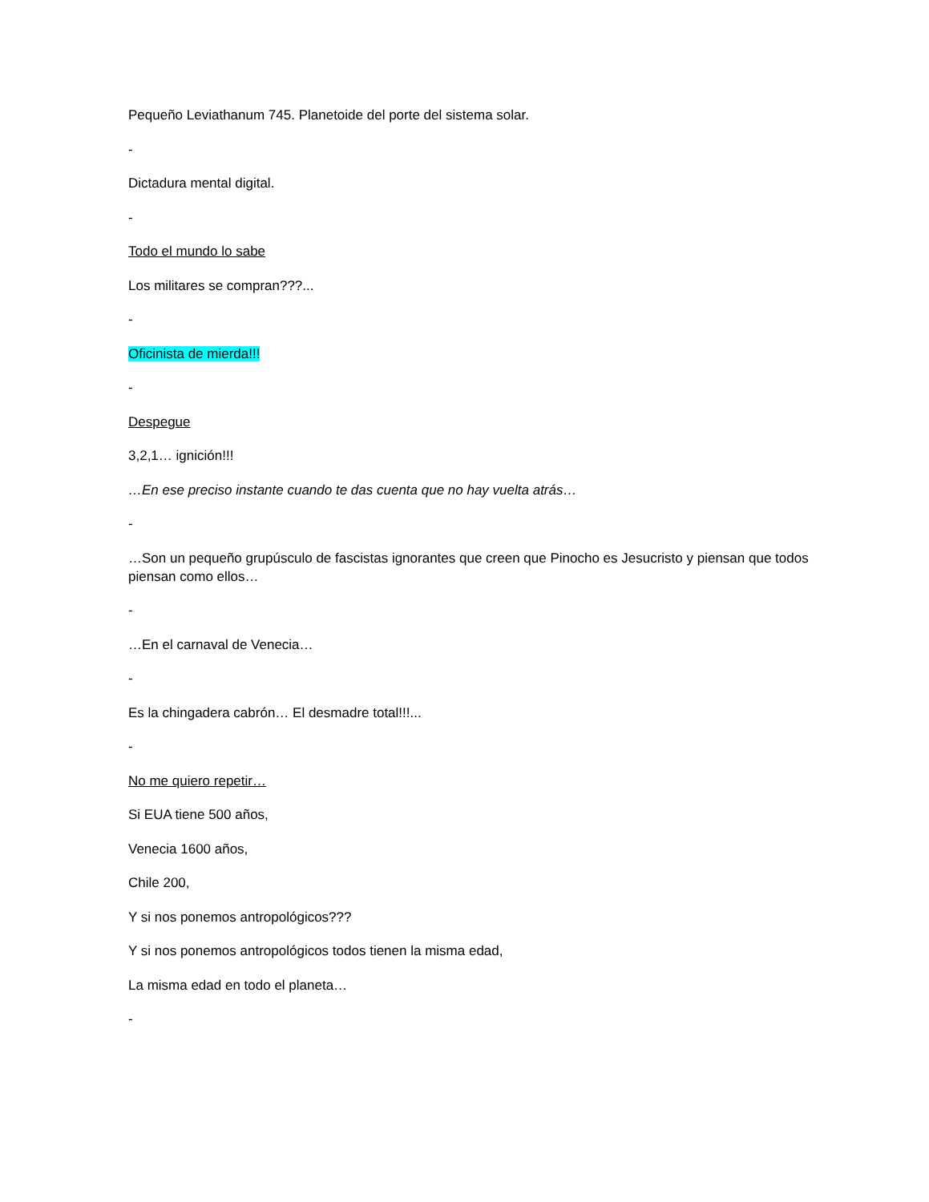Pequeño Leviathanum 745. Planetoide del porte del sistema solar.
-
Dictadura mental digital.
-
Todo el mundo lo sabe
Los militares se compran???...
-
Oficinista de mierda!!!
-
Despegue
3,2,1… ignición!!!
…En ese preciso instante cuando te das cuenta que no hay vuelta atrás…
-
…Son un pequeño grupúsculo de fascistas ignorantes que creen que Pinocho es Jesucristo y piensan que todos piensan como ellos…
-
…En el carnaval de Venecia…
-
Es la chingadera cabrón… El desmadre total!!!...
-
No me quiero repetir…
Si EUA tiene 500 años,
Venecia 1600 años,
Chile 200,
Y si nos ponemos antropológicos???
Y si nos ponemos antropológicos todos tienen la misma edad,
La misma edad en todo el planeta…
-